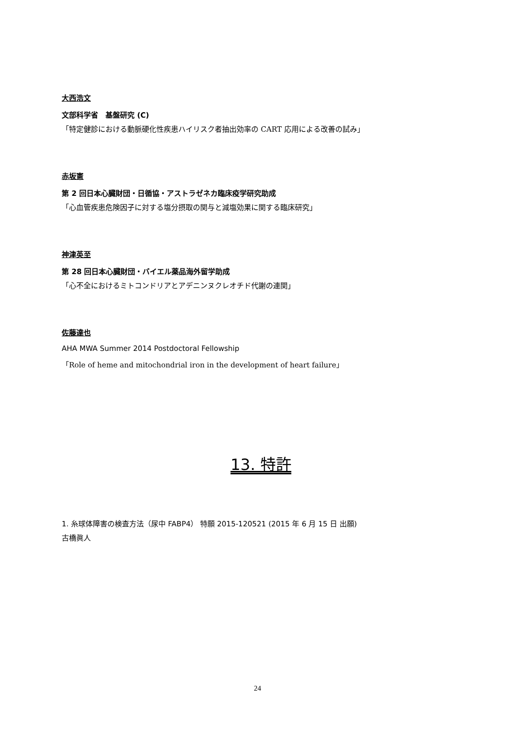大西浩文
文部科学省　基盤研究 (C)
「特定健診における動脈硬化性疾患ハイリスク者抽出効率の CART 応用による改善の試み」
赤坂憲
第 2 回日本心臓財団・日循協・アストラゼネカ臨床疫学研究助成
「心血管疾患危険因子に対する塩分摂取の関与と減塩効果に関する臨床研究」
神津英至
第 28 回日本心臓財団・バイエル薬品海外留学助成
「心不全におけるミトコンドリアとアデニンヌクレオチド代謝の連関」
佐藤達也
AHA MWA Summer 2014 Postdoctoral Fellowship
「Role of heme and mitochondrial iron in the development of heart failure」
13. 特許
1. 糸球体障害の検査方法（尿中 FABP4） 特願 2015-120521 (2015 年 6 月 15 日 出願)
古橋眞人
24